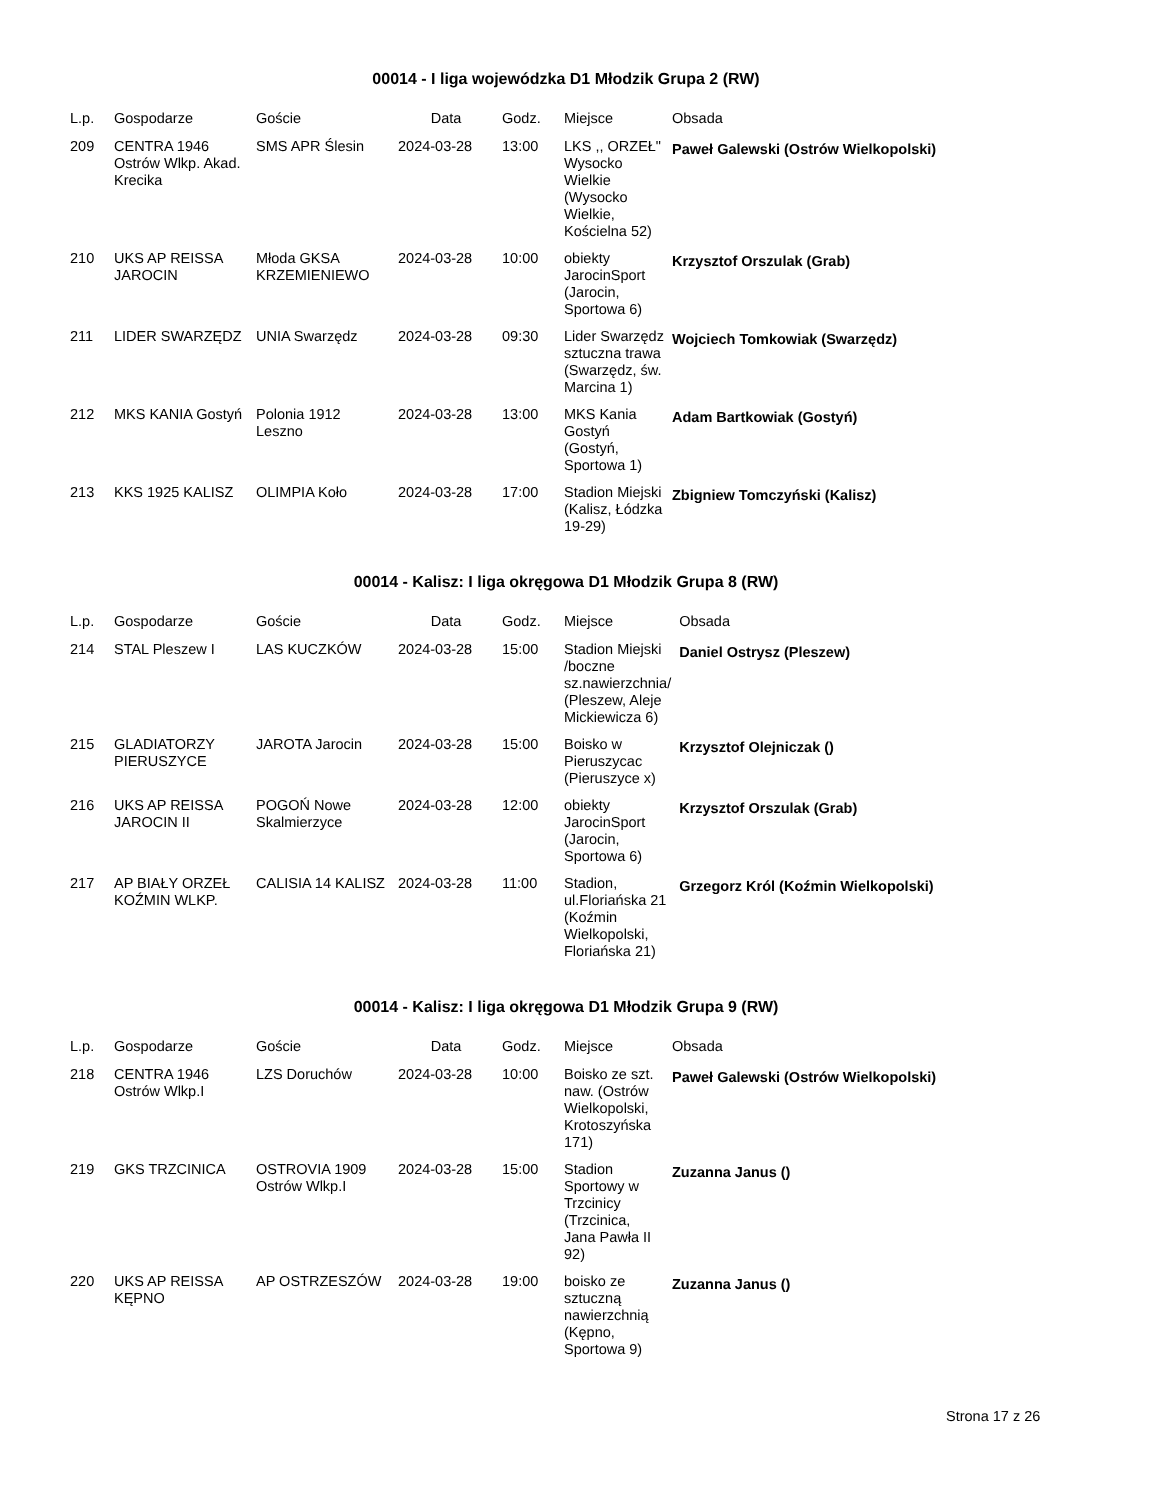00014 - I liga wojewódzka D1 Młodzik Grupa 2 (RW)
| L.p. | Gospodarze | Goście | Data | Godz. | Miejsce | Obsada |
| --- | --- | --- | --- | --- | --- | --- |
| 209 | CENTRA 1946 Ostrów Wlkp. Akad. Krecika | SMS APR Ślesin | 2024-03-28 | 13:00 | LKS ,, ORZEŁ" Wysocko Wielkie (Wysocko Wielkie, Kościelna 52) | Paweł Galewski (Ostrów Wielkopolski) |
| 210 | UKS AP REISSA JAROCIN | Młoda GKSA KRZEMIENIEWO | 2024-03-28 | 10:00 | obiekty JarocinSport (Jarocin, Sportowa 6) | Krzysztof Orszulak (Grab) |
| 211 | LIDER SWARZĘDZ | UNIA Swarzędz | 2024-03-28 | 09:30 | Lider Swarzędz sztuczna trawa (Swarzędz, św. Marcina 1) | Wojciech Tomkowiak (Swarzędz) |
| 212 | MKS KANIA Gostyń | Polonia 1912 Leszno | 2024-03-28 | 13:00 | MKS Kania Gostyń (Gostyń, Sportowa 1) | Adam Bartkowiak (Gostyń) |
| 213 | KKS 1925 KALISZ | OLIMPIA Koło | 2024-03-28 | 17:00 | Stadion Miejski (Kalisz, Łódzka 19-29) | Zbigniew Tomczyński (Kalisz) |
00014 - Kalisz: I liga okręgowa D1 Młodzik Grupa 8 (RW)
| L.p. | Gospodarze | Goście | Data | Godz. | Miejsce | Obsada |
| --- | --- | --- | --- | --- | --- | --- |
| 214 | STAL Pleszew I | LAS KUCZKÓW | 2024-03-28 | 15:00 | Stadion Miejski /boczne sz.nawierzchnia/ (Pleszew, Aleje Mickiewicza 6) | Daniel Ostrysz (Pleszew) |
| 215 | GLADIATORZY PIERUSZYCE | JAROTA Jarocin | 2024-03-28 | 15:00 | Boisko w Pieruszycac (Pieruszyce x) | Krzysztof Olejniczak () |
| 216 | UKS AP REISSA JAROCIN II | POGOŃ Nowe Skalmierzyce | 2024-03-28 | 12:00 | obiekty JarocinSport (Jarocin, Sportowa 6) | Krzysztof Orszulak (Grab) |
| 217 | AP BIAŁY ORZEŁ KOŹMIN WLKP. | CALISIA 14 KALISZ | 2024-03-28 | 11:00 | Stadion, ul.Floriańska 21 (Koźmin Wielkopolski, Floriańska 21) | Grzegorz Król (Koźmin Wielkopolski) |
00014 - Kalisz: I liga okręgowa D1 Młodzik Grupa 9 (RW)
| L.p. | Gospodarze | Goście | Data | Godz. | Miejsce | Obsada |
| --- | --- | --- | --- | --- | --- | --- |
| 218 | CENTRA 1946 Ostrów Wlkp.I | LZS Doruchów | 2024-03-28 | 10:00 | Boisko ze szt. naw. (Ostrów Wielkopolski, Krotoszyńska 171) | Paweł Galewski (Ostrów Wielkopolski) |
| 219 | GKS TRZCINICA | OSTROVIA 1909 Ostrów Wlkp.I | 2024-03-28 | 15:00 | Stadion Sportowy w Trzcinicy (Trzcinica, Jana Pawła II 92) | Zuzanna Janus () |
| 220 | UKS AP REISSA KĘPNO | AP OSTRZESZÓW | 2024-03-28 | 19:00 | boisko ze sztuczną nawierzchnią (Kępno, Sportowa 9) | Zuzanna Janus () |
Strona 17 z 26